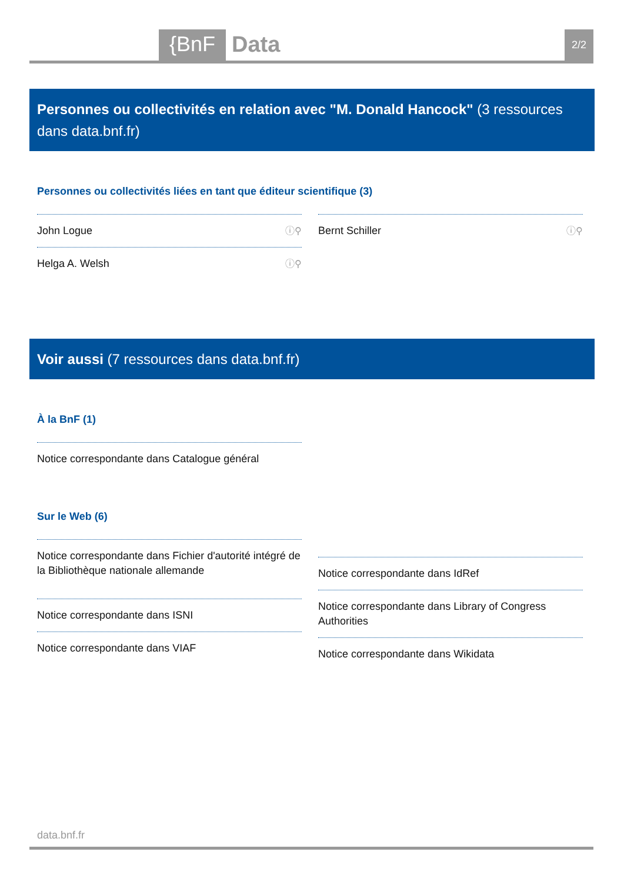{BnF Data 2/2
Personnes ou collectivités en relation avec "M. Donald Hancock" (3 ressources dans data.bnf.fr)
Personnes ou collectivités liées en tant que éditeur scientifique (3)
John Logue ⓘ⚲
Helga A. Welsh ⓘ⚲
Bernt Schiller ⓘ⚲
Voir aussi (7 ressources dans data.bnf.fr)
À la BnF (1)
Notice correspondante dans Catalogue général
Sur le Web (6)
Notice correspondante dans Fichier d'autorité intégré de la Bibliothèque nationale allemande
Notice correspondante dans ISNI
Notice correspondante dans VIAF
Notice correspondante dans IdRef
Notice correspondante dans Library of Congress Authorities
Notice correspondante dans Wikidata
data.bnf.fr